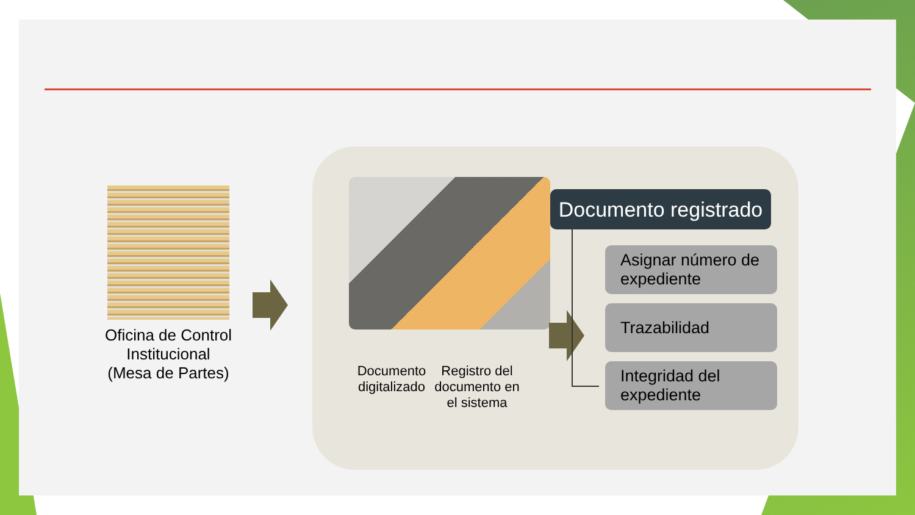Oficina de Control Institucional
(Mesa de Partes)
Documento digitalizado
Registro del documento en el sistema
Documento registrado
Asignar número de expediente
Trazabilidad
Integridad del expediente